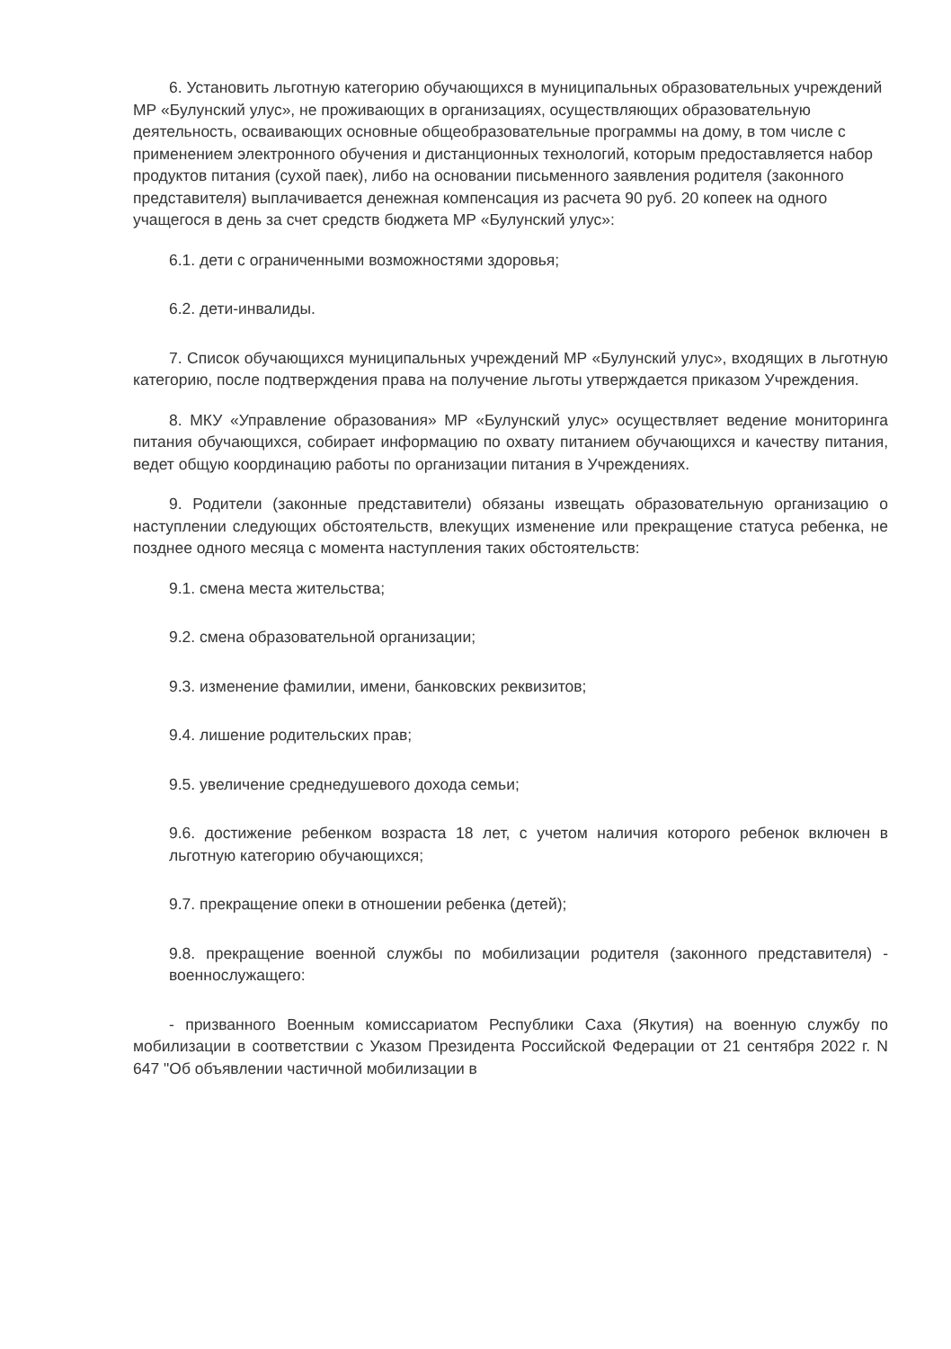6. Установить льготную категорию обучающихся в муниципальных образовательных учреждений МР «Булунский улус», не проживающих в организациях, осуществляющих образовательную деятельность, осваивающих основные общеобразовательные программы на дому, в том числе с применением электронного обучения и дистанционных технологий, которым предоставляется набор продуктов питания (сухой паек), либо на основании письменного заявления родителя (законного представителя) выплачивается денежная компенсация из расчета 90 руб. 20 копеек на одного учащегося в день за счет средств бюджета МР «Булунский улус»:
6.1. дети с ограниченными возможностями здоровья;
6.2. дети-инвалиды.
7. Список обучающихся муниципальных учреждений МР «Булунский улус», входящих в льготную категорию, после подтверждения права на получение льготы утверждается приказом Учреждения.
8. МКУ «Управление образования» МР «Булунский улус» осуществляет ведение мониторинга питания обучающихся, собирает информацию по охвату питанием обучающихся и качеству питания, ведет общую координацию работы по организации питания в Учреждениях.
9. Родители (законные представители) обязаны извещать образовательную организацию о наступлении следующих обстоятельств, влекущих изменение или прекращение статуса ребенка, не позднее одного месяца с момента наступления таких обстоятельств:
9.1. смена места жительства;
9.2. смена образовательной организации;
9.3. изменение фамилии, имени, банковских реквизитов;
9.4. лишение родительских прав;
9.5. увеличение среднедушевого дохода семьи;
9.6. достижение ребенком возраста 18 лет, с учетом наличия которого ребенок включен в льготную категорию обучающихся;
9.7. прекращение опеки в отношении ребенка (детей);
9.8. прекращение военной службы по мобилизации родителя (законного представителя) - военнослужащего:
- призванного Военным комиссариатом Республики Саха (Якутия) на военную службу по мобилизации в соответствии с Указом Президента Российской Федерации от 21 сентября 2022 г. N 647 "Об объявлении частичной мобилизации в